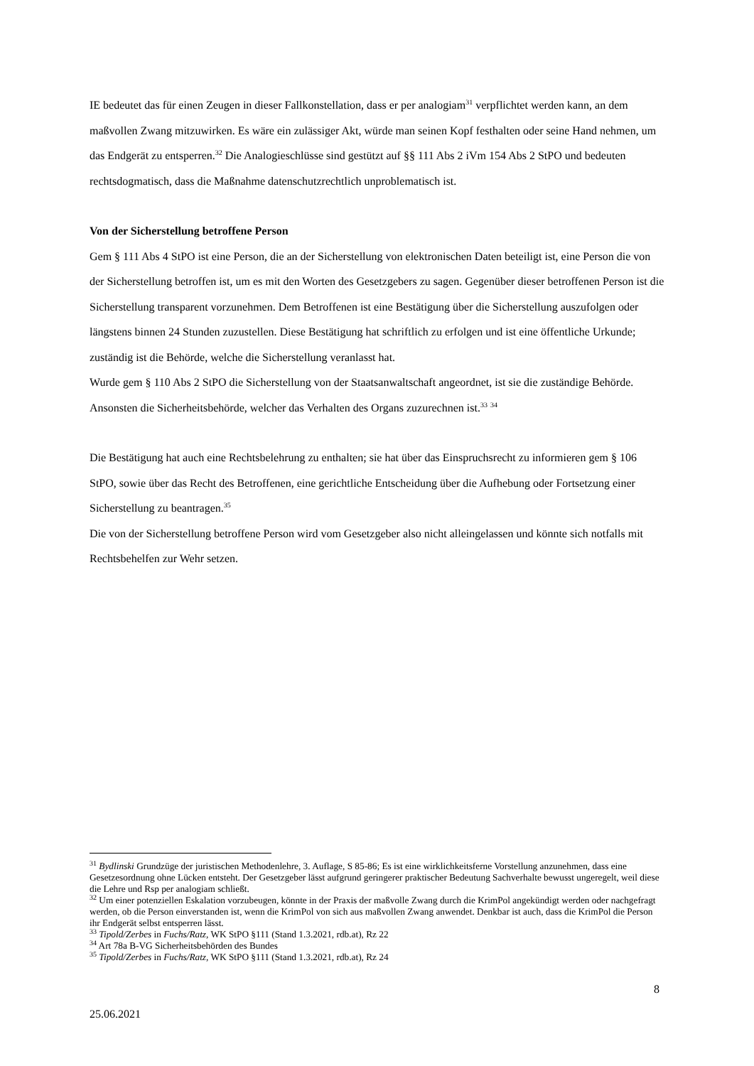IE bedeutet das für einen Zeugen in dieser Fallkonstellation, dass er per analogiam<sup>31</sup> verpflichtet werden kann, an dem maßvollen Zwang mitzuwirken. Es wäre ein zulässiger Akt, würde man seinen Kopf festhalten oder seine Hand nehmen, um das Endgerät zu entsperren.<sup>32</sup> Die Analogieschlüsse sind gestützt auf §§ 111 Abs 2 iVm 154 Abs 2 StPO und bedeuten rechtsdogmatisch, dass die Maßnahme datenschutzrechtlich unproblematisch ist.
Von der Sicherstellung betroffene Person
Gem § 111 Abs 4 StPO ist eine Person, die an der Sicherstellung von elektronischen Daten beteiligt ist, eine Person die von der Sicherstellung betroffen ist, um es mit den Worten des Gesetzgebers zu sagen. Gegenüber dieser betroffenen Person ist die Sicherstellung transparent vorzunehmen. Dem Betroffenen ist eine Bestätigung über die Sicherstellung auszufolgen oder längstens binnen 24 Stunden zuzustellen. Diese Bestätigung hat schriftlich zu erfolgen und ist eine öffentliche Urkunde; zuständig ist die Behörde, welche die Sicherstellung veranlasst hat.
Wurde gem § 110 Abs 2 StPO die Sicherstellung von der Staatsanwaltschaft angeordnet, ist sie die zuständige Behörde. Ansonsten die Sicherheitsbehörde, welcher das Verhalten des Organs zuzurechnen ist.<sup>33</sup> <sup>34</sup>
Die Bestätigung hat auch eine Rechtsbelehrung zu enthalten; sie hat über das Einspruchsrecht zu informieren gem § 106 StPO, sowie über das Recht des Betroffenen, eine gerichtliche Entscheidung über die Aufhebung oder Fortsetzung einer Sicherstellung zu beantragen.<sup>35</sup>
Die von der Sicherstellung betroffene Person wird vom Gesetzgeber also nicht alleingelassen und könnte sich notfalls mit Rechtsbehelfen zur Wehr setzen.
<sup>31</sup> Bydlinski Grundzüge der juristischen Methodenlehre, 3. Auflage, S 85-86; Es ist eine wirklichkeitsferne Vorstellung anzunehmen, dass eine Gesetzesordnung ohne Lücken entsteht. Der Gesetzgeber lässt aufgrund geringerer praktischer Bedeutung Sachverhalte bewusst ungeregelt, weil diese die Lehre und Rsp per analogiam schließt.
<sup>32</sup> Um einer potenziellen Eskalation vorzubeugen, könnte in der Praxis der maßvolle Zwang durch die KrimPol angekündigt werden oder nachgefragt werden, ob die Person einverstanden ist, wenn die KrimPol von sich aus maßvollen Zwang anwendet. Denkbar ist auch, dass die KrimPol die Person ihr Endgerät selbst entsperren lässt.
<sup>33</sup> Tipold/Zerbes in Fuchs/Ratz, WK StPO §111 (Stand 1.3.2021, rdb.at), Rz 22
<sup>34</sup> Art 78a B-VG Sicherheitsbehörden des Bundes
<sup>35</sup> Tipold/Zerbes in Fuchs/Ratz, WK StPO §111 (Stand 1.3.2021, rdb.at), Rz 24
8
25.06.2021